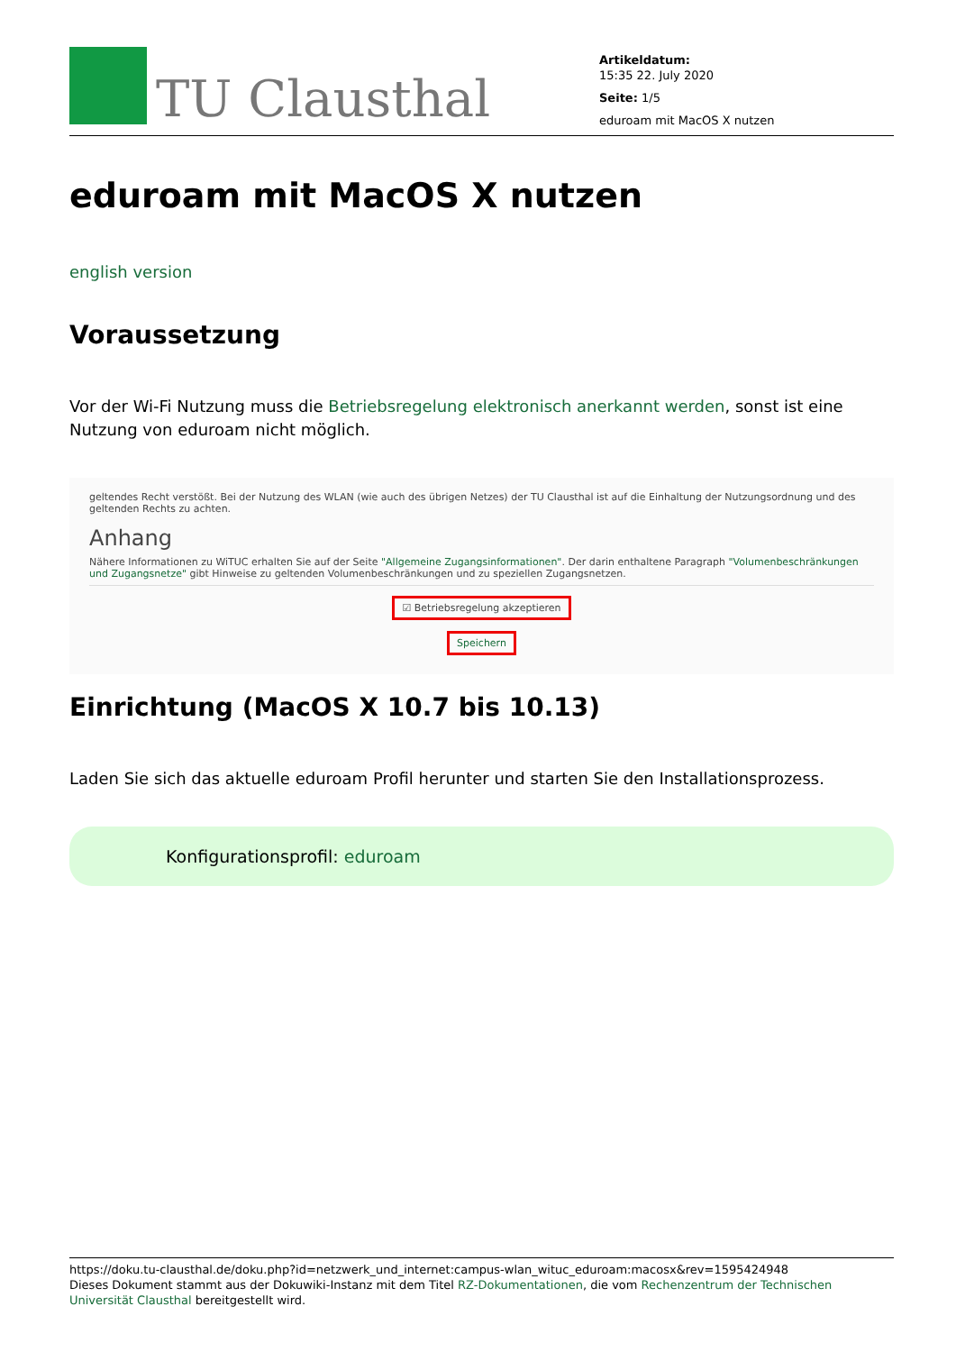TU Clausthal
Artikeldatum:
15:35 22. July 2020
Seite: 1/5
eduroam mit MacOS X nutzen
eduroam mit MacOS X nutzen
english version
Voraussetzung
Vor der Wi-Fi Nutzung muss die Betriebsregelung elektronisch anerkannt werden, sonst ist eine Nutzung von eduroam nicht möglich.
geltendes Recht verstößt. Bei der Nutzung des WLAN (wie auch des übrigen Netzes) der TU Clausthal ist auf die Einhaltung der Nutzungsordnung und des geltenden Rechts zu achten.
Anhang
Nähere Informationen zu WiTUC erhalten Sie auf der Seite "Allgemeine Zugangsinformationen". Der darin enthaltene Paragraph "Volumenbeschränkungen und Zugangsnetze" gibt Hinweise zu geltenden Volumenbeschränkungen und zu speziellen Zugangsnetzen.
☑ Betriebsregelung akzeptieren
Speichern
Einrichtung (MacOS X 10.7 bis 10.13)
Laden Sie sich das aktuelle eduroam Profil herunter und starten Sie den Installationsprozess.
Konfigurationsprofil: eduroam
https://doku.tu-clausthal.de/doku.php?id=netzwerk_und_internet:campus-wlan_wituc_eduroam:macosx&rev=1595424948
Dieses Dokument stammt aus der Dokuwiki-Instanz mit dem Titel RZ-Dokumentationen, die vom Rechenzentrum der Technischen Universität Clausthal bereitgestellt wird.